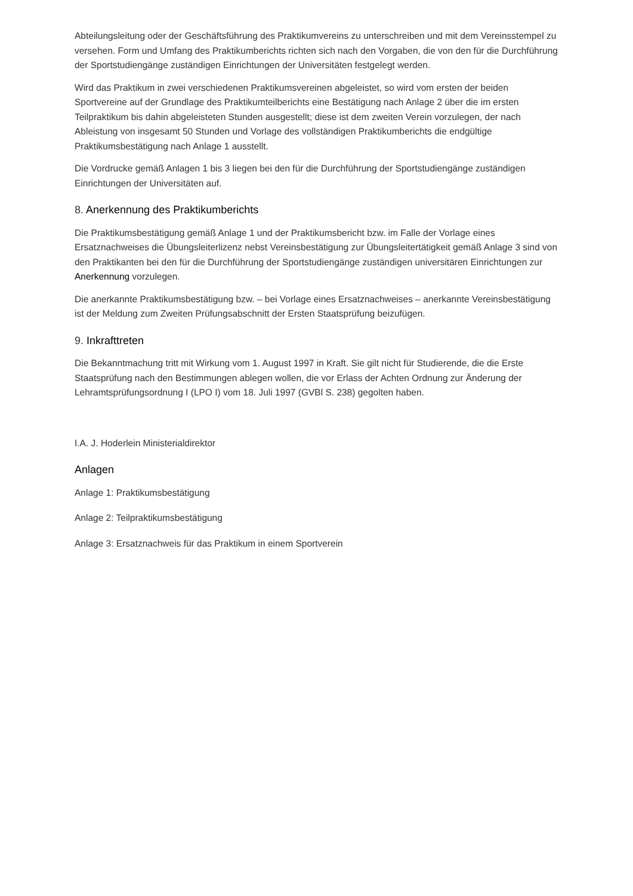Abteilungsleitung oder der Geschäftsführung des Praktikumvereins zu unterschreiben und mit dem Vereinsstempel zu versehen. Form und Umfang des Praktikumberichts richten sich nach den Vorgaben, die von den für die Durchführung der Sportstudiengänge zuständigen Einrichtungen der Universitäten festgelegt werden.
Wird das Praktikum in zwei verschiedenen Praktikumsvereinen abgeleistet, so wird vom ersten der beiden Sportvereine auf der Grundlage des Praktikumteilberichts eine Bestätigung nach Anlage 2 über die im ersten Teilpraktikum bis dahin abgeleisteten Stunden ausgestellt; diese ist dem zweiten Verein vorzulegen, der nach Ableistung von insgesamt 50 Stunden und Vorlage des vollständigen Praktikumberichts die endgültige Praktikumsbestätigung nach Anlage 1 ausstellt.
Die Vordrucke gemäß Anlagen 1 bis 3 liegen bei den für die Durchführung der Sportstudiengänge zuständigen Einrichtungen der Universitäten auf.
8. Anerkennung des Praktikumberichts
Die Praktikumsbestätigung gemäß Anlage 1 und der Praktikumsbericht bzw. im Falle der Vorlage eines Ersatznachweises die Übungsleiterlizenz nebst Vereinsbestätigung zur Übungsleitertätigkeit gemäß Anlage 3 sind von den Praktikanten bei den für die Durchführung der Sportstudiengänge zuständigen universitären Einrichtungen zur Anerkennung vorzulegen.
Die anerkannte Praktikumsbestätigung bzw. – bei Vorlage eines Ersatznachweises – anerkannte Vereinsbestätigung ist der Meldung zum Zweiten Prüfungsabschnitt der Ersten Staatsprüfung beizufügen.
9. Inkrafttreten
Die Bekanntmachung tritt mit Wirkung vom 1. August 1997 in Kraft. Sie gilt nicht für Studierende, die die Erste Staatsprüfung nach den Bestimmungen ablegen wollen, die vor Erlass der Achten Ordnung zur Änderung der Lehramtsprüfungsordnung I (LPO I) vom 18. Juli 1997 (GVBl S. 238) gegolten haben.
I.A. J. Hoderlein Ministerialdirektor
Anlagen
Anlage 1: Praktikumsbestätigung
Anlage 2: Teilpraktikumsbestätigung
Anlage 3: Ersatznachweis für das Praktikum in einem Sportverein